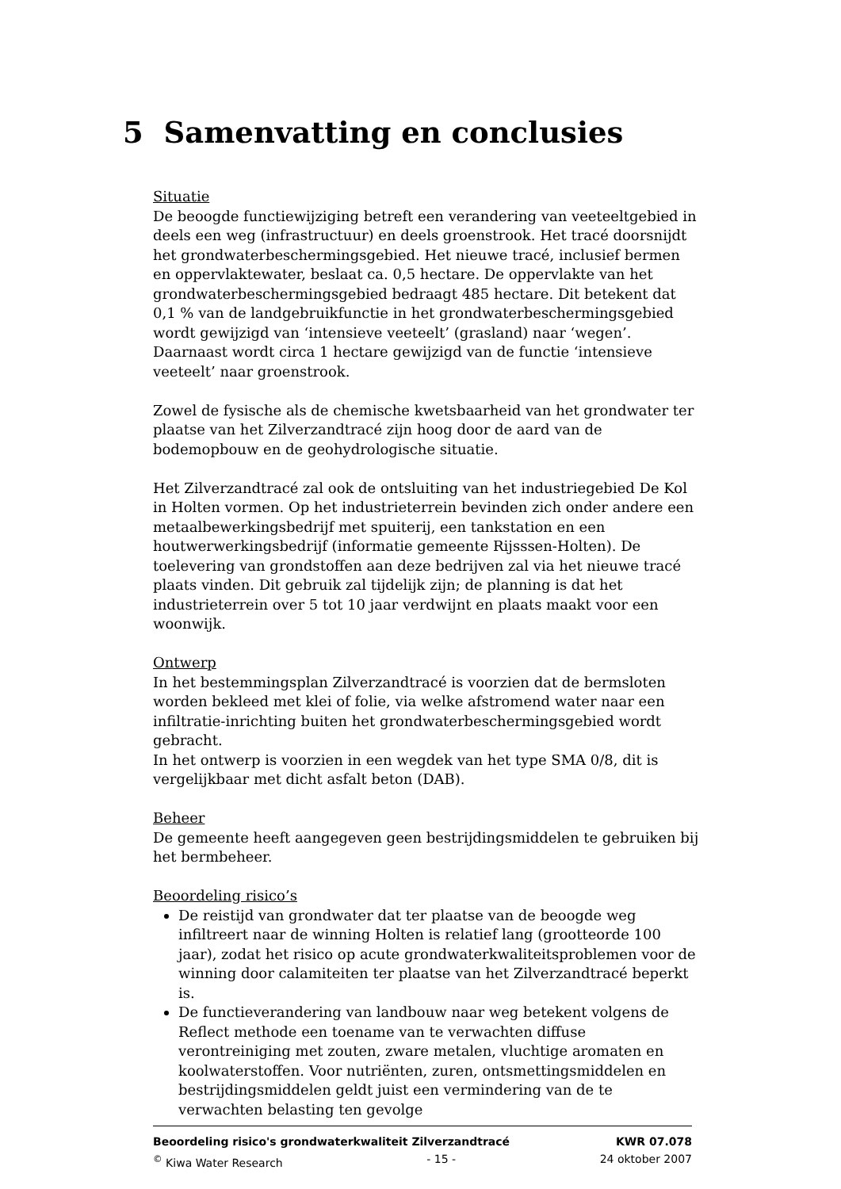5 Samenvatting en conclusies
Situatie
De beoogde functiewijziging betreft een verandering van veeteeltgebied in deels een weg (infrastructuur) en deels groenstrook. Het tracé doorsnijdt het grondwaterbeschermingsgebied. Het nieuwe tracé, inclusief bermen en oppervlaktewater, beslaat ca. 0,5 hectare. De oppervlakte van het grondwaterbeschermingsgebied bedraagt 485 hectare. Dit betekent dat 0,1 % van de landgebruikfunctie in het grondwaterbeschermingsgebied wordt gewijzigd van ‘intensieve veeteelt’ (grasland) naar ‘wegen’. Daarnaast wordt circa 1 hectare gewijzigd van de functie ‘intensieve veeteelt’ naar groenstrook.
Zowel de fysische als de chemische kwetsbaarheid van het grondwater ter plaatse van het Zilverzandtracé zijn hoog door de aard van de bodemopbouw en de geohydrologische situatie.
Het Zilverzandtracé zal ook de ontsluiting van het industriegebied De Kol in Holten vormen. Op het industrieterrein bevinden zich onder andere een metaalbewerkingsbedrijf met spuiterij, een tankstation en een houtwerwerkingsbedrijf (informatie gemeente Rijsssen-Holten). De toelevering van grondstoffen aan deze bedrijven zal via het nieuwe tracé plaats vinden. Dit gebruik zal tijdelijk zijn; de planning is dat het industrieterrein over 5 tot 10 jaar verdwijnt en plaats maakt voor een woonwijk.
Ontwerp
In het bestemmingsplan Zilverzandtracé is voorzien dat de bermsloten worden bekleed met klei of folie, via welke afstromend water naar een infiltratie-inrichting buiten het grondwaterbeschermingsgebied wordt gebracht.
In het ontwerp is voorzien in een wegdek van het type SMA 0/8, dit is vergelijkbaar met dicht asfalt beton (DAB).
Beheer
De gemeente heeft aangegeven geen bestrijdingsmiddelen te gebruiken bij het bermbeheer.
Beoordeling risico’s
De reistijd van grondwater dat ter plaatse van de beoogde weg infiltreert naar de winning Holten is relatief lang (grootteorde 100 jaar), zodat het risico op acute grondwaterkwaliteitsproblemen voor de winning door calamiteiten ter plaatse van het Zilverzandtracé beperkt is.
De functieverandering van landbouw naar weg betekent volgens de Reflect methode een toename van te verwachten diffuse verontreiniging met zouten, zware metalen, vluchtige aromaten en koolwaterstoffen. Voor nutriënten, zuren, ontsmettingsmiddelen en bestrijdingsmiddelen geldt juist een vermindering van de te verwachten belasting ten gevolge
Beoordeling risico's grondwaterkwaliteit Zilverzandtracé KWR 07.078
<sup>©</sup> Kiwa Water Research - 15 - 24 oktober 2007